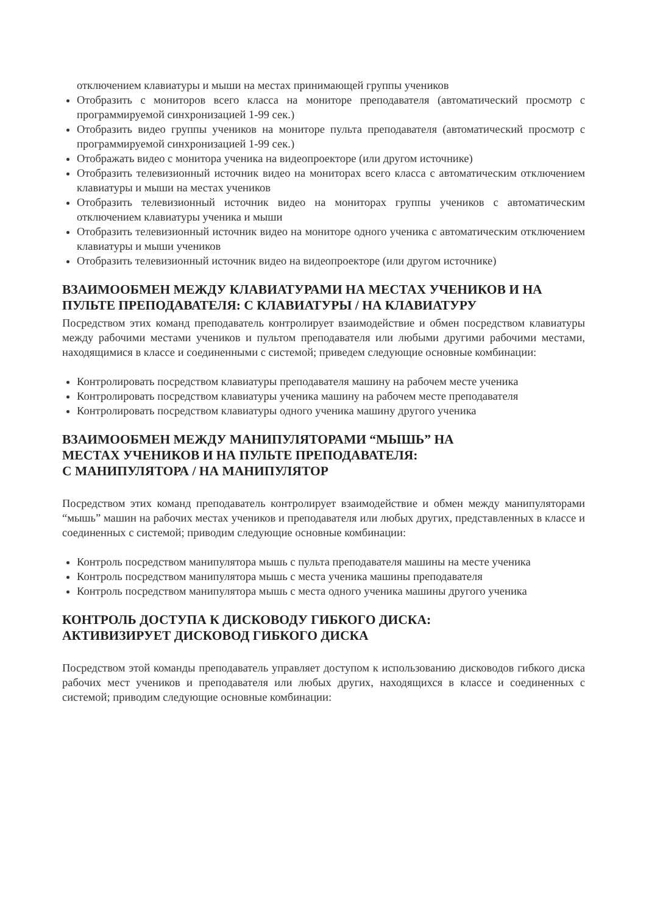отключением клавиатуры и мыши на местах принимающей группы учеников
Отобразить с мониторов всего класса на мониторе преподавателя (автоматический просмотр с программируемой синхронизацией 1-99 сек.)
Отобразить видео группы учеников на мониторе пульта преподавателя (автоматический просмотр с программируемой синхронизацией 1-99 сек.)
Отображать видео с монитора ученика на видеопроекторе (или другом источнике)
Отобразить телевизионный источник видео на мониторах всего класса с автоматическим отключением клавиатуры и мыши на местах учеников
Отобразить телевизионный источник видео на мониторах группы учеников с автоматическим отключением клавиатуры ученика и мыши
Отобразить телевизионный источник видео на мониторе одного ученика с автоматическим отключением клавиатуры и мыши учеников
Отобразить телевизионный источник видео на видеопроекторе (или другом источнике)
ВЗАИМООБМЕН МЕЖДУ КЛАВИАТУРАМИ НА МЕСТАХ УЧЕНИКОВ И НА ПУЛЬТЕ ПРЕПОДАВАТЕЛЯ: С КЛАВИАТУРЫ / НА КЛАВИАТУРУ
Посредством этих команд преподаватель контролирует взаимодействие и обмен посредством клавиатуры между рабочими местами учеников и пультом преподавателя или любыми другими рабочими местами, находящимися в классе и соединенными с системой; приведем следующие основные комбинации:
Контролировать посредством клавиатуры преподавателя машину на рабочем месте ученика
Контролировать посредством клавиатуры ученика машину на рабочем месте преподавателя
Контролировать посредством клавиатуры одного ученика машину другого ученика
ВЗАИМООБМЕН МЕЖДУ МАНИПУЛЯТОРАМИ “МЫШЬ” НА
МЕСТАХ УЧЕНИКОВ И НА ПУЛЬТЕ ПРЕПОДАВАТЕЛЯ:
С МАНИПУЛЯТОРА / НА МАНИПУЛЯТОР
Посредством этих команд преподаватель контролирует взаимодействие и обмен между манипуляторами “мышь” машин на рабочих местах учеников и преподавателя или любых других, представленных в классе и соединенных с системой; приводим следующие основные комбинации:
Контроль посредством манипулятора мышь с пульта преподавателя машины на месте ученика
Контроль посредством манипулятора мышь с места ученика машины преподавателя
Контроль посредством манипулятора мышь с места одного ученика машины другого ученика
КОНТРОЛЬ ДОСТУПА К ДИСКОВОДУ ГИБКОГО ДИСКА:
АКТИВИЗИРУЕТ ДИСКОВОД ГИБКОГО ДИСКА
Посредством этой команды преподаватель управляет доступом к использованию дисководов гибкого диска рабочих мест учеников и преподавателя или любых других, находящихся в классе и соединенных с системой; приводим следующие основные комбинации: